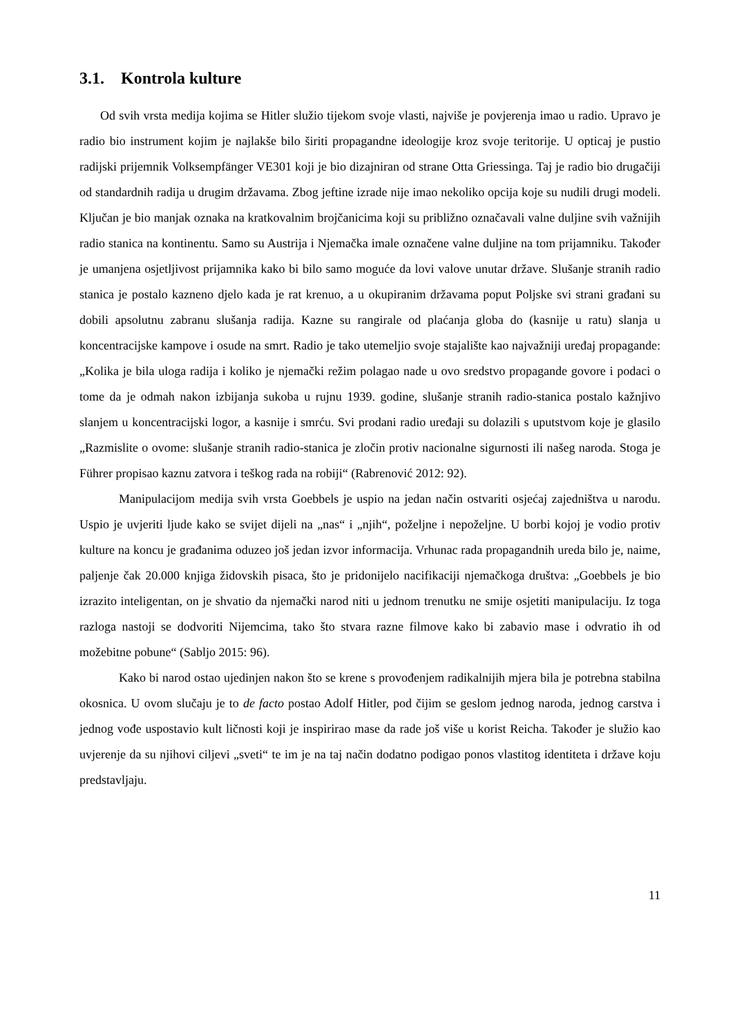3.1. Kontrola kulture
Od svih vrsta medija kojima se Hitler služio tijekom svoje vlasti, najviše je povjerenja imao u radio. Upravo je radio bio instrument kojim je najlakše bilo širiti propagandne ideologije kroz svoje teritorije. U opticaj je pustio radijski prijemnik Volksempfänger VE301 koji je bio dizajniran od strane Otta Griessinga. Taj je radio bio drugačiji od standardnih radija u drugim državama. Zbog jeftine izrade nije imao nekoliko opcija koje su nudili drugi modeli. Ključan je bio manjak oznaka na kratkovalnim brojčanicima koji su približno označavali valne duljine svih važnijih radio stanica na kontinentu. Samo su Austrija i Njemačka imale označene valne duljine na tom prijamniku. Također je umanjena osjetljivost prijamnika kako bi bilo samo moguće da lovi valove unutar države. Slušanje stranih radio stanica je postalo kazneno djelo kada je rat krenuo, a u okupiranim državama poput Poljske svi strani građani su dobili apsolutnu zabranu slušanja radija. Kazne su rangirale od plaćanja globa do (kasnije u ratu) slanja u koncentracijske kampove i osude na smrt. Radio je tako utemeljio svoje stajalište kao najvažniji uređaj propagande: „Kolika je bila uloga radija i koliko je njemački režim polagao nade u ovo sredstvo propagande govore i podaci o tome da je odmah nakon izbijanja sukoba u rujnu 1939. godine, slušanje stranih radio-stanica postalo kažnjivo slanjem u koncentracijski logor, a kasnije i smrću. Svi prodani radio uređaji su dolazili s uputstvom koje je glasilo „Razmislite o ovome: slušanje stranih radio-stanica je zločin protiv nacionalne sigurnosti ili našeg naroda. Stoga je Führer propisao kaznu zatvora i teškog rada na robiji“ (Rabrenović 2012: 92).
Manipulacijom medija svih vrsta Goebbels je uspio na jedan način ostvariti osjećaj zajedništva u narodu. Uspio je uvjeriti ljude kako se svijet dijeli na „nas“ i „njih“, poželjne i nepoželjne. U borbi kojoj je vodio protiv kulture na koncu je građanima oduzeo još jedan izvor informacija. Vrhunac rada propagandnih ureda bilo je, naime, paljenje čak 20.000 knjiga židovskih pisaca, što je pridonijelo nacifikaciji njemačkoga društva: „Goebbels je bio izrazito inteligentan, on je shvatio da njemački narod niti u jednom trenutku ne smije osjetiti manipulaciju. Iz toga razloga nastoji se dodvoriti Nijemcima, tako što stvara razne filmove kako bi zabavio mase i odvratio ih od možebitne pobune“ (Sabljo 2015: 96).
Kako bi narod ostao ujedinjen nakon što se krene s provođenjem radikalnijih mjera bila je potrebna stabilna okosnica. U ovom slučaju je to de facto postao Adolf Hitler, pod čijim se geslom jednog naroda, jednog carstva i jednog vođe uspostavio kult ličnosti koji je inspirirao mase da rade još više u korist Reicha. Također je služio kao uvjerenje da su njihovi ciljevi „sveti“ te im je na taj način dodatno podigao ponos vlastitog identiteta i države koju predstavljaju.
11